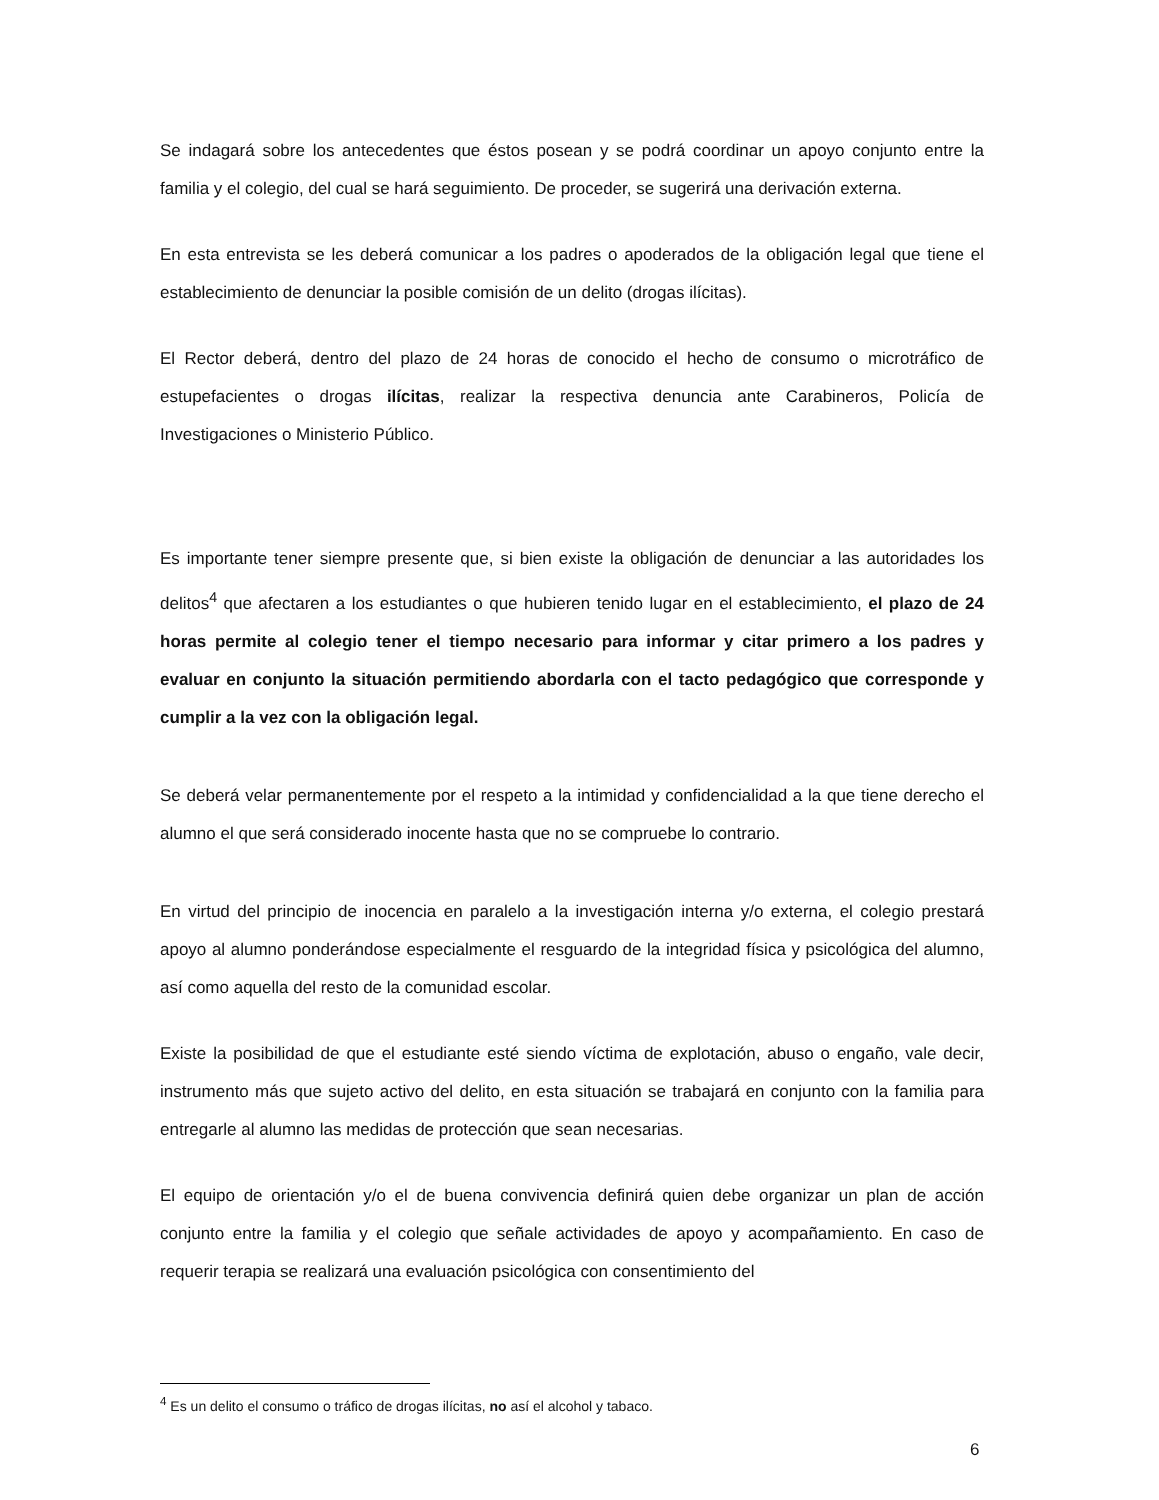Se indagará sobre los antecedentes que éstos posean y se podrá coordinar un apoyo conjunto entre la familia y el colegio, del cual se hará seguimiento. De proceder, se sugerirá una derivación externa.
En esta entrevista se les deberá comunicar a los padres o apoderados de la obligación legal que tiene el establecimiento de denunciar la posible comisión de un delito (drogas ilícitas).
El Rector deberá, dentro del plazo de 24 horas de conocido el hecho de consumo o microtráfico de estupefacientes o drogas ilícitas, realizar la respectiva denuncia ante Carabineros, Policía de Investigaciones o Ministerio Público.
Es importante tener siempre presente que, si bien existe la obligación de denunciar a las autoridades los delitos<sup>4</sup> que afectaren a los estudiantes o que hubieren tenido lugar en el establecimiento, el plazo de 24 horas permite al colegio tener el tiempo necesario para informar y citar primero a los padres y evaluar en conjunto la situación permitiendo abordarla con el tacto pedagógico que corresponde y cumplir a la vez con la obligación legal.
Se deberá velar permanentemente por el respeto a la intimidad y confidencialidad a la que tiene derecho el alumno el que será considerado inocente hasta que no se compruebe lo contrario.
En virtud del principio de inocencia en paralelo a la investigación interna y/o externa, el colegio prestará apoyo al alumno ponderándose especialmente el resguardo de la integridad física y psicológica del alumno, así como aquella del resto de la comunidad escolar.
Existe la posibilidad de que el estudiante esté siendo víctima de explotación, abuso o engaño, vale decir, instrumento más que sujeto activo del delito, en esta situación se trabajará en conjunto con la familia para entregarle al alumno las medidas de protección que sean necesarias.
El equipo de orientación y/o el de buena convivencia definirá quien debe organizar un plan de acción conjunto entre la familia y el colegio que señale actividades de apoyo y acompañamiento. En caso de requerir terapia se realizará una evaluación psicológica con consentimiento del
<sup>4</sup> Es un delito el consumo o tráfico de drogas ilícitas, no así el alcohol y tabaco.
6